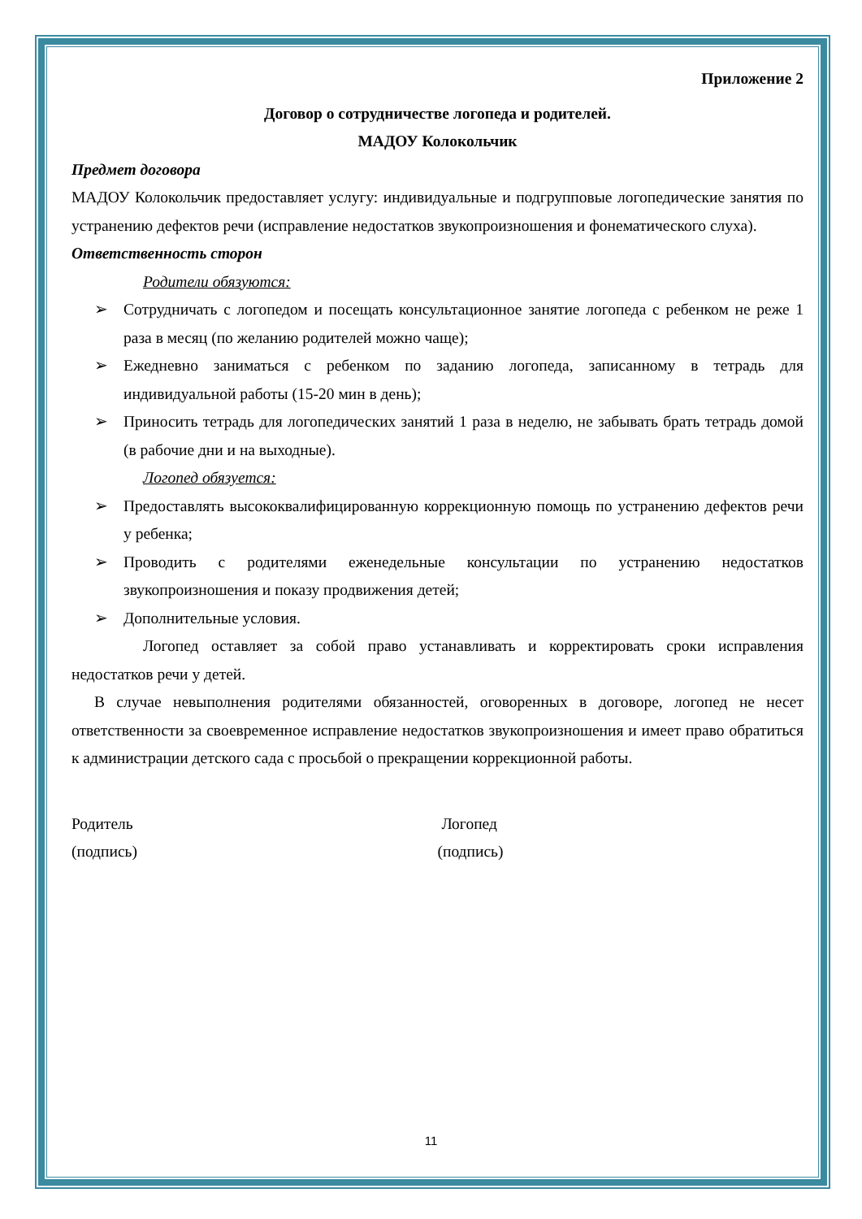Приложение 2
Договор о сотрудничестве логопеда и родителей.
МАДОУ Колокольчик
Предмет договора
МАДОУ Колокольчик предоставляет услугу: индивидуальные и подгрупповые логопедические занятия по устранению дефектов речи (исправление недостатков звукопроизношения и фонематического слуха).
Ответственность сторон
Родители обязуются:
➢ Сотрудничать с логопедом и посещать консультационное занятие логопеда с ребенком не реже 1 раза в месяц (по желанию родителей можно чаще);
➢ Ежедневно заниматься с ребенком по заданию логопеда, записанному в тетрадь для индивидуальной работы (15-20 мин в день);
➢ Приносить тетрадь для логопедических занятий 1 раза в неделю, не забывать брать тетрадь домой (в рабочие дни и на выходные).
Логопед обязуется:
➢ Предоставлять высококвалифицированную коррекционную помощь по устранению дефектов речи у ребенка;
➢ Проводить с родителями еженедельные консультации по устранению недостатков звукопроизношения и показу продвижения детей;
➢ Дополнительные условия.
Логопед оставляет за собой право устанавливать и корректировать сроки исправления недостатков речи у детей.
В случае невыполнения родителями обязанностей, оговоренных в договоре, логопед не несет ответственности за своевременное исправление недостатков звукопроизношения и имеет право обратиться к администрации детского сада с просьбой о прекращении коррекционной работы.
Родитель
(подпись)
Логопед
(подпись)
11